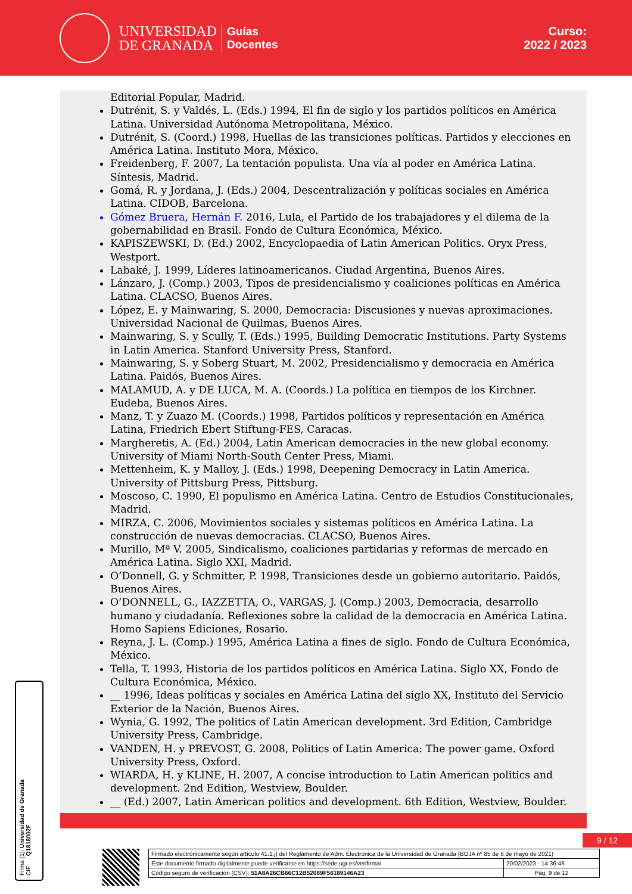UNIVERSIDAD
DE GRANADA
Guías
Docentes
Curso:
2022 / 2023
Editorial Popular, Madrid.
Dutrénit, S. y Valdés, L. (Eds.) 1994, El fin de siglo y los partidos políticos en América Latina. Universidad Autónoma Metropolitana, México.
Dutrénit, S. (Coord.) 1998, Huellas de las transiciones políticas. Partidos y elecciones en América Latina. Instituto Mora, México.
Freidenberg, F. 2007, La tentación populista. Una vía al poder en América Latina. Síntesis, Madrid.
Gomá, R. y Jordana, J. (Eds.) 2004, Descentralización y políticas sociales en América Latina. CIDOB, Barcelona.
Gómez Bruera, Hernán F. 2016, Lula, el Partido de los trabajadores y el dilema de la gobernabilidad en Brasil. Fondo de Cultura Económica, México.
KAPISZEWSKI, D. (Ed.) 2002, Encyclopaedia of Latin American Politics. Oryx Press, Westport.
Labaké, J. 1999, Líderes latinoamericanos. Ciudad Argentina, Buenos Aires.
Lánzaro, J. (Comp.) 2003, Tipos de presidencialismo y coaliciones políticas en América Latina. CLACSO, Buenos Aires.
López, E. y Mainwaring, S. 2000, Democracia: Discusiones y nuevas aproximaciones. Universidad Nacional de Quilmas, Buenos Aires.
Mainwaring, S. y Scully, T. (Eds.) 1995, Building Democratic Institutions. Party Systems in Latin America. Stanford University Press, Stanford.
Mainwaring, S. y Soberg Stuart, M. 2002, Presidencialismo y democracia en América Latina. Paidós, Buenos Aires.
MALAMUD, A. y DE LUCA, M. A. (Coords.) La política en tiempos de los Kirchner. Eudeba, Buenos Aires.
Manz, T. y Zuazo M. (Coords.) 1998, Partidos políticos y representación en América Latina, Friedrich Ebert Stiftung-FES, Caracas.
Margheretis, A. (Ed.) 2004, Latin American democracies in the new global economy. University of Miami North-South Center Press, Miami.
Mettenheim, K. y Malloy, J. (Eds.) 1998, Deepening Democracy in Latin America. University of Pittsburg Press, Pittsburg.
Moscoso, C. 1990, El populismo en América Latina. Centro de Estudios Constitucionales, Madrid.
MIRZA, C. 2006, Movimientos sociales y sistemas políticos en América Latina. La construcción de nuevas democracias. CLACSO, Buenos Aires.
Murillo, Mª V. 2005, Sindicalismo, coaliciones partidarias y reformas de mercado en América Latina. Siglo XXI, Madrid.
O’Donnell, G. y Schmitter, P. 1998, Transiciones desde un gobierno autoritario. Paidós, Buenos Aires.
O’DONNELL, G., IAZZETTA, O., VARGAS, J. (Comp.) 2003, Democracia, desarrollo humano y ciudadanía. Reflexiones sobre la calidad de la democracia en América Latina. Homo Sapiens Ediciones, Rosario.
Reyna, J. L. (Comp.) 1995, América Latina a fines de siglo. Fondo de Cultura Económica, México.
Tella, T. 1993, Historia de los partidos políticos en América Latina. Siglo XX, Fondo de Cultura Económica, México.
__ 1996, Ideas políticas y sociales en América Latina del siglo XX, Instituto del Servicio Exterior de la Nación, Buenos Aires.
Wynia, G. 1992, The politics of Latin American development. 3rd Edition, Cambridge University Press, Cambridge.
VANDEN, H. y PREVOST, G. 2008, Politics of Latin America: The power game. Oxford University Press, Oxford.
WIARDA, H. y KLINE, H. 2007, A concise introduction to Latin American politics and development. 2nd Edition, Westview, Boulder.
__ (Ed.) 2007, Latin American politics and development. 6th Edition, Westview, Boulder.
9 / 12
Firma (1): Universidad de Granada
CIF: Q1818002F
| Firmado electrónicamente según artículo 41.1.j) del Reglamento de Adm. Electrónica de la Universidad de Granada (BOJA nº 85 de 6 de mayo de 2021) | |
| Este documento firmado digitalmente puede verificarse en https://sede.ugr.es/verifirma/ | 20/02/2023 - 14:36:48 |
| Código seguro de verificación (CSV): 51A8A26CB66C12B52089F56189146A23 | Pág. 9 de 12 |